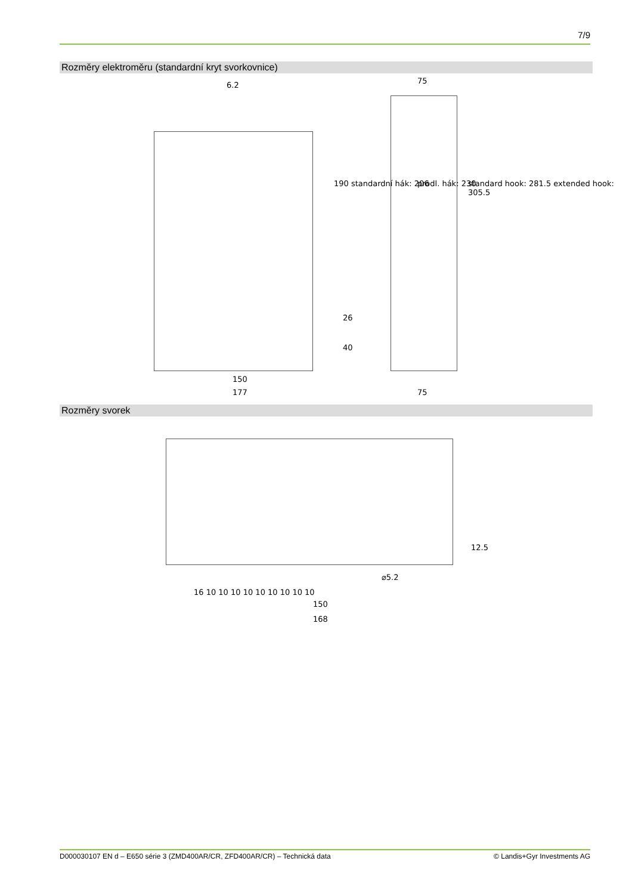7/9
Rozměry elektroměru (standardní kryt svorkovnice)
6.2 75
190 standardní hák: 206 prodl. hák: 230
standard hook: 281.5 extended hook: 305.5
26
40
150
177 75
Rozměry svorek
12.5
⌀5.2
16 10 10 10 10 10 10 10 10 10
150
168
D000030107 EN d – E650 série 3 (ZMD400AR/CR, ZFD400AR/CR) – Technická data © Landis+Gyr Investments AG